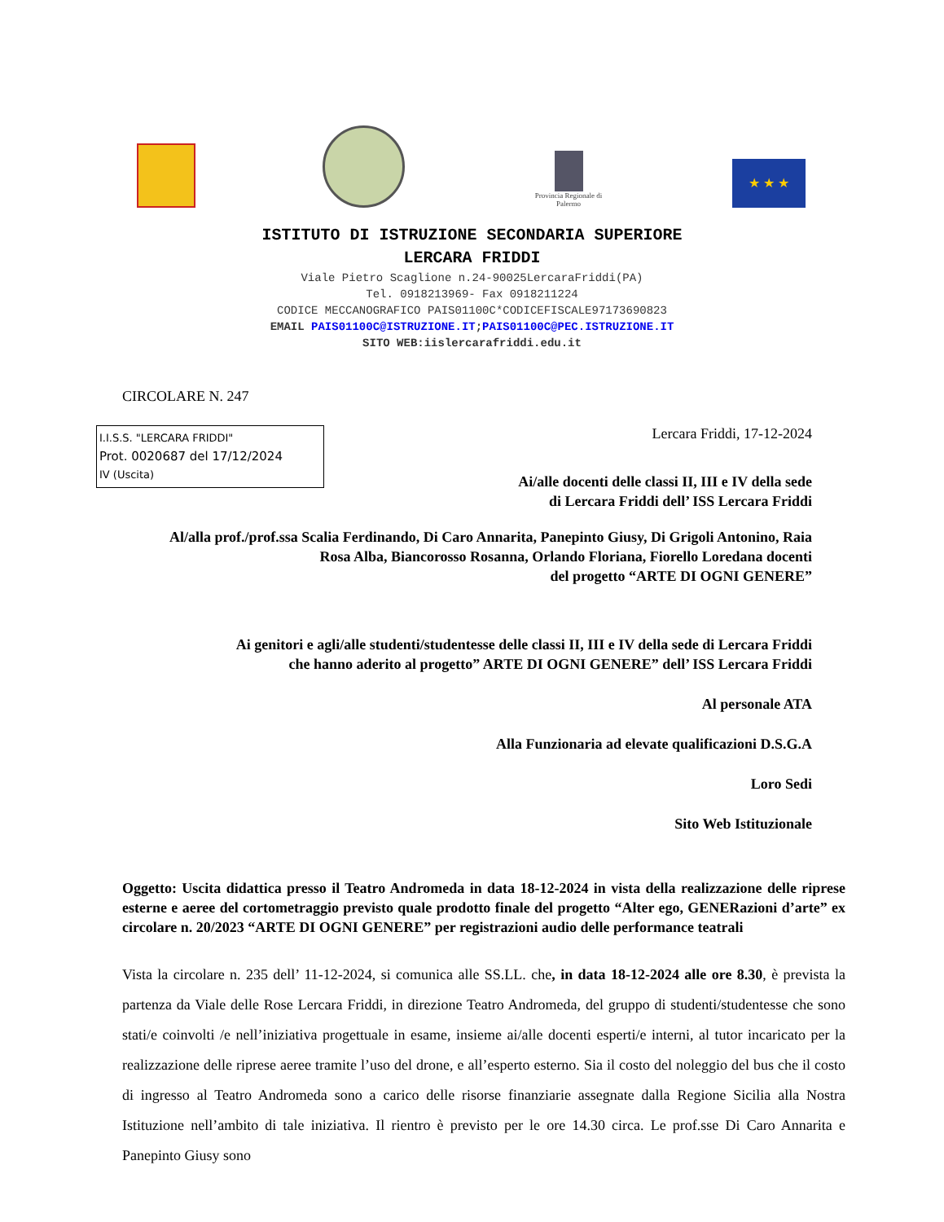Provincia Regionale di Palermo
★ ★ ★
ISTITUTO DI ISTRUZIONE SECONDARIA SUPERIORE
LERCARA FRIDDI
Viale Pietro Scaglione n.24-90025LercaraFriddi(PA)
Tel. 0918213969- Fax 0918211224
CODICE MECCANOGRAFICO PAIS01100C*CODICEFISCALE97173690823
EMAIL PAIS01100C@ISTRUZIONE.IT;PAIS01100C@PEC.ISTRUZIONE.IT
SITO WEB:iislercarafriddi.edu.it
CIRCOLARE N. 247
I.I.S.S. "LERCARA FRIDDI"
Prot. 0020687 del 17/12/2024
IV (Uscita)
Lercara Friddi, 17-12-2024
Ai/alle docenti delle classi II, III e IV della sede
di Lercara Friddi dell’ ISS Lercara Friddi
Al/alla prof./prof.ssa Scalia Ferdinando, Di Caro Annarita, Panepinto Giusy, Di Grigoli Antonino, Raia Rosa Alba, Biancorosso Rosanna, Orlando Floriana, Fiorello Loredana docenti
del progetto “ARTE DI OGNI GENERE”
Ai genitori e agli/alle studenti/studentesse delle classi II, III e IV della sede di Lercara Friddi
che hanno aderito al progetto” ARTE DI OGNI GENERE” dell’ ISS Lercara Friddi
Al personale ATA
Alla Funzionaria ad elevate qualificazioni D.S.G.A
Loro Sedi
Sito Web Istituzionale
Oggetto: Uscita didattica presso il Teatro Andromeda in data 18-12-2024 in vista della realizzazione delle riprese esterne e aeree del cortometraggio previsto quale prodotto finale del progetto “Alter ego, GENERazioni d’arte” ex circolare n. 20/2023 “ARTE DI OGNI GENERE” per registrazioni audio delle performance teatrali
Vista la circolare n. 235 dell’ 11-12-2024, si comunica alle SS.LL. che, in data 18-12-2024 alle ore 8.30, è prevista la partenza da Viale delle Rose Lercara Friddi, in direzione Teatro Andromeda, del gruppo di studenti/studentesse che sono stati/e coinvolti /e nell’iniziativa progettuale in esame, insieme ai/alle docenti esperti/e interni, al tutor incaricato per la realizzazione delle riprese aeree tramite l’uso del drone, e all’esperto esterno. Sia il costo del noleggio del bus che il costo di ingresso al Teatro Andromeda sono a carico delle risorse finanziarie assegnate dalla Regione Sicilia alla Nostra Istituzione nell’ambito di tale iniziativa. Il rientro è previsto per le ore 14.30 circa. Le prof.sse Di Caro Annarita e Panepinto Giusy sono